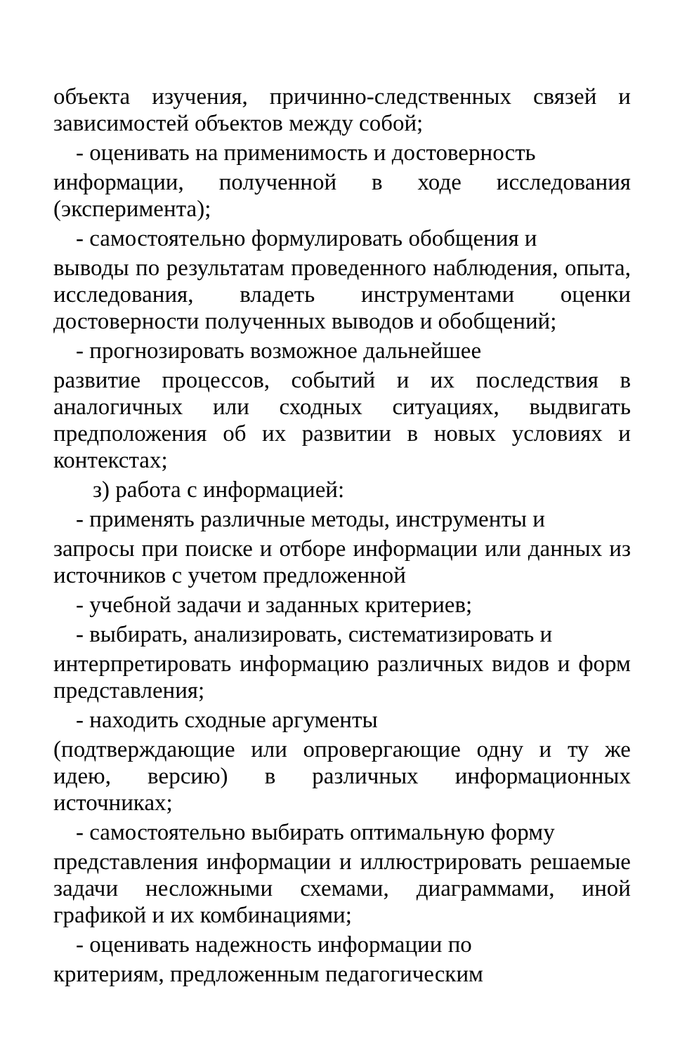объекта изучения, причинно-следственных связей и зависимостей объектов между собой;
- оценивать на применимость и достоверность
информации, полученной в ходе исследования (эксперимента);
- самостоятельно формулировать обобщения и
выводы по результатам проведенного наблюдения, опыта, исследования, владеть инструментами оценки достоверности полученных выводов и обобщений;
- прогнозировать возможное дальнейшее
развитие процессов, событий и их последствия в аналогичных или сходных ситуациях, выдвигать предположения об их развитии в новых условиях и контекстах;
з) работа с информацией:
- применять различные методы, инструменты и
запросы при поиске и отборе информации или данных из источников с учетом предложенной
- учебной задачи и заданных критериев;
- выбирать, анализировать, систематизировать и
интерпретировать информацию различных видов и форм представления;
- находить сходные аргументы
(подтверждающие или опровергающие одну и ту же идею, версию) в различных информационных источниках;
- самостоятельно выбирать оптимальную форму
представления информации и иллюстрировать решаемые задачи несложными схемами, диаграммами, иной графикой и их комбинациями;
- оценивать надежность информации по
критериям, предложенным педагогическим